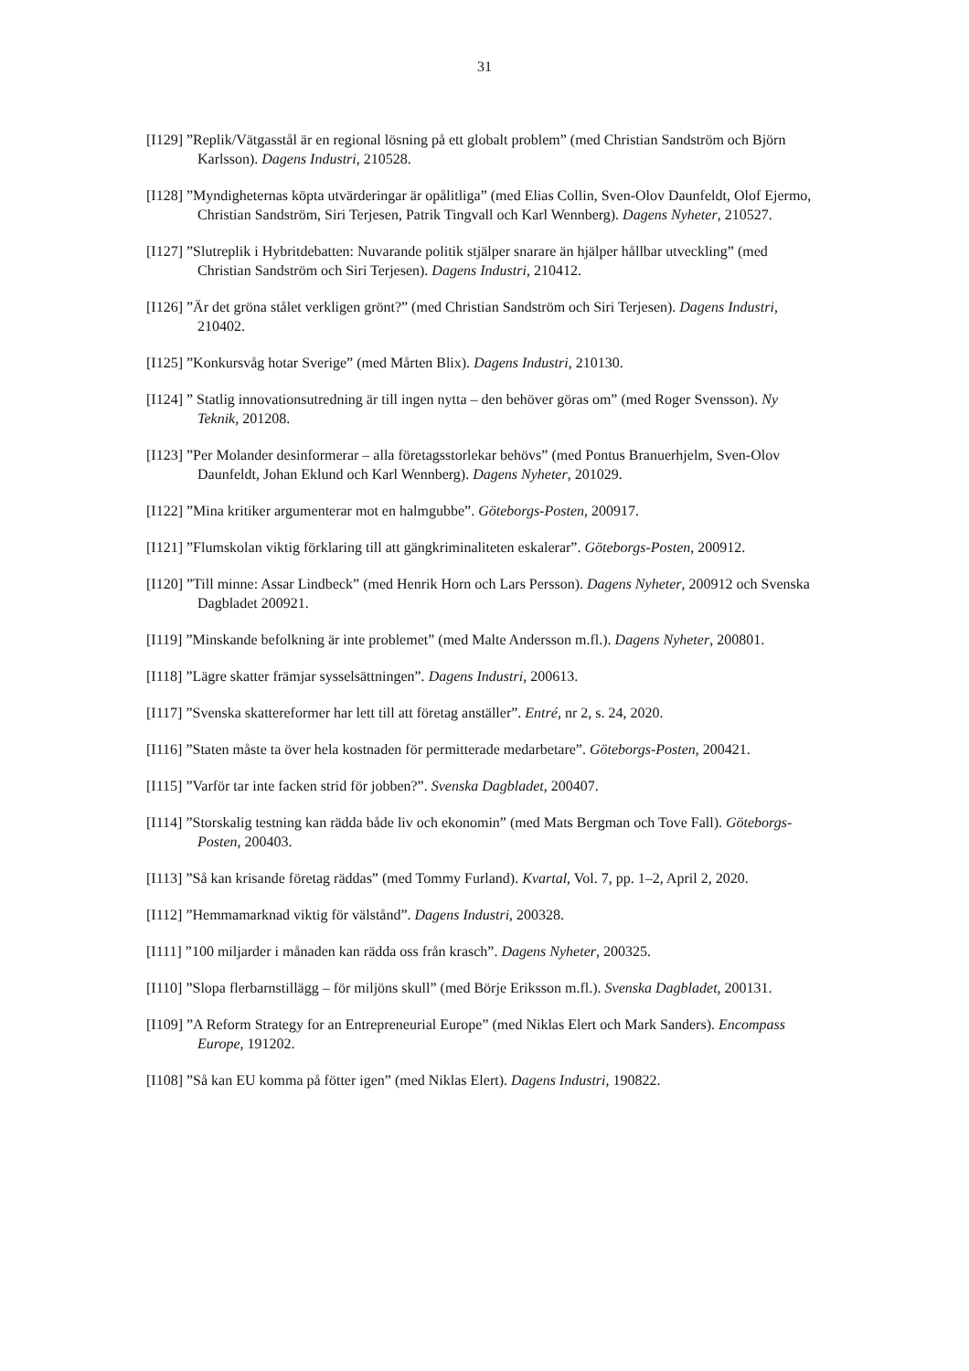31
[I129] ”Replik/Vätgasstål är en regional lösning på ett globalt problem” (med Christian Sandström och Björn Karlsson). Dagens Industri, 210528.
[I128] ”Myndigheternas köpta utvärderingar är opålitliga” (med Elias Collin, Sven-Olov Daunfeldt, Olof Ejermo, Christian Sandström, Siri Terjesen, Patrik Tingvall och Karl Wennberg). Dagens Nyheter, 210527.
[I127] ”Slutreplik i Hybritdebatten: Nuvarande politik stjälper snarare än hjälper hållbar utveckling” (med Christian Sandström och Siri Terjesen). Dagens Industri, 210412.
[I126] ”Är det gröna stålet verkligen grönt?” (med Christian Sandström och Siri Terjesen). Dagens Industri, 210402.
[I125] ”Konkursvåg hotar Sverige” (med Mårten Blix). Dagens Industri, 210130.
[I124] ” Statlig innovationsutredning är till ingen nytta – den behöver göras om” (med Roger Svensson). Ny Teknik, 201208.
[I123] ”Per Molander desinformerar – alla företagsstorlekar behövs” (med Pontus Branuerhjelm, Sven-Olov Daunfeldt, Johan Eklund och Karl Wennberg). Dagens Nyheter, 201029.
[I122] ”Mina kritiker argumenterar mot en halmgubbe”. Göteborgs-Posten, 200917.
[I121] ”Flumskolan viktig förklaring till att gängkriminaliteten eskalerar”. Göteborgs-Posten, 200912.
[I120] ”Till minne: Assar Lindbeck” (med Henrik Horn och Lars Persson). Dagens Nyheter, 200912 och Svenska Dagbladet 200921.
[I119] ”Minskande befolkning är inte problemet” (med Malte Andersson m.fl.). Dagens Nyheter, 200801.
[I118] ”Lägre skatter främjar sysselsättningen”. Dagens Industri, 200613.
[I117] ”Svenska skattereformer har lett till att företag anställer”. Entré, nr 2, s. 24, 2020.
[I116] ”Staten måste ta över hela kostnaden för permitterade medarbetare”. Göteborgs-Posten, 200421.
[I115] ”Varför tar inte facken strid för jobben?”. Svenska Dagbladet, 200407.
[I114] ”Storskalig testning kan rädda både liv och ekonomin” (med Mats Bergman och Tove Fall). Göteborgs-Posten, 200403.
[I113] ”Så kan krisande företag räddas” (med Tommy Furland). Kvartal, Vol. 7, pp. 1–2, April 2, 2020.
[I112] ”Hemmamarknad viktig för välstånd”. Dagens Industri, 200328.
[I111] ”100 miljarder i månaden kan rädda oss från krasch”. Dagens Nyheter, 200325.
[I110] ”Slopa flerbarnstillägg – för miljöns skull” (med Börje Eriksson m.fl.). Svenska Dagbladet, 200131.
[I109] ”A Reform Strategy for an Entrepreneurial Europe” (med Niklas Elert och Mark Sanders). Encompass Europe, 191202.
[I108] ”Så kan EU komma på fötter igen” (med Niklas Elert). Dagens Industri, 190822.